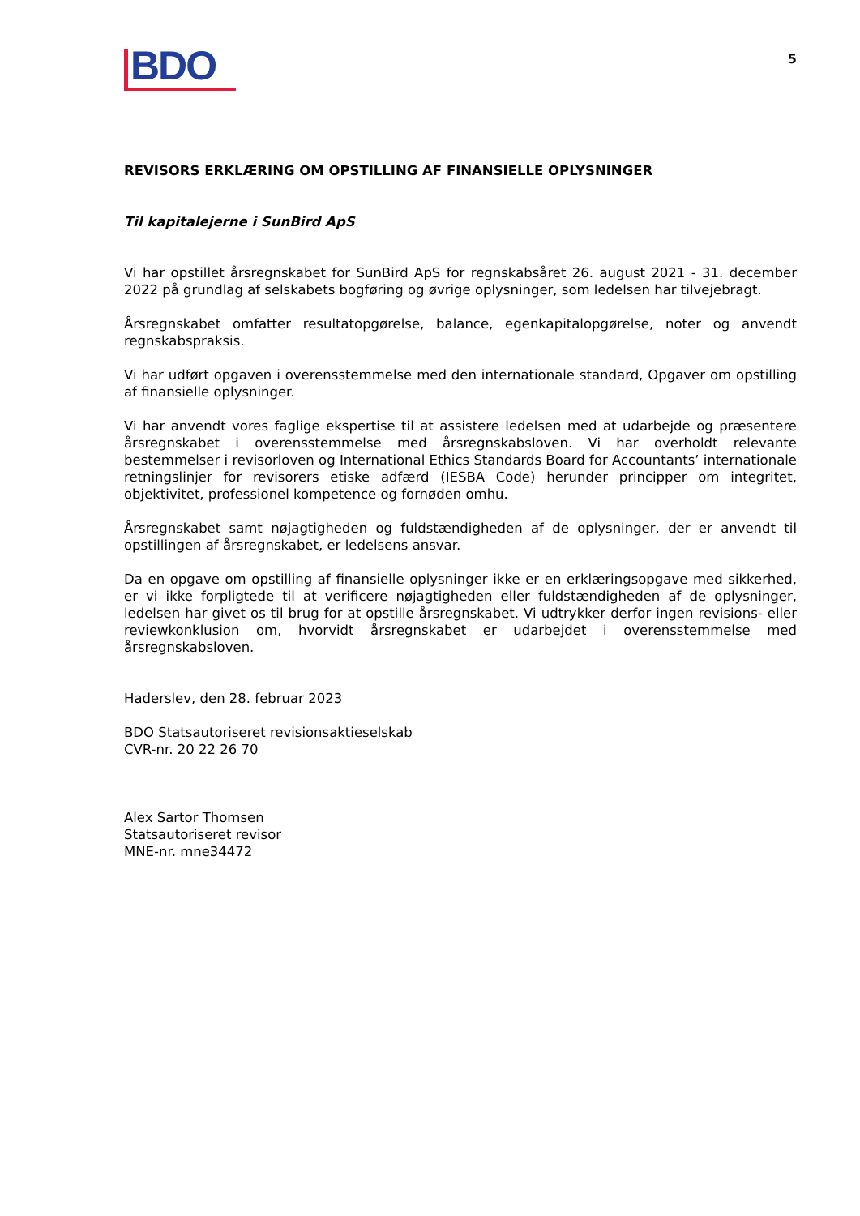BDO
5
REVISORS ERKLÆRING OM OPSTILLING AF FINANSIELLE OPLYSNINGER
Til kapitalejerne i SunBird ApS
Vi har opstillet årsregnskabet for SunBird ApS for regnskabsåret 26. august 2021 - 31. december 2022 på grundlag af selskabets bogføring og øvrige oplysninger, som ledelsen har tilvejebragt.
Årsregnskabet omfatter resultatopgørelse, balance, egenkapitalopgørelse, noter og anvendt regnskabspraksis.
Vi har udført opgaven i overensstemmelse med den internationale standard, Opgaver om opstilling af finansielle oplysninger.
Vi har anvendt vores faglige ekspertise til at assistere ledelsen med at udarbejde og præsentere årsregnskabet i overensstemmelse med årsregnskabsloven. Vi har overholdt relevante bestemmelser i revisorloven og International Ethics Standards Board for Accountants’ internationale retningslinjer for revisorers etiske adfærd (IESBA Code) herunder principper om integritet, objektivitet, professionel kompetence og fornøden omhu.
Årsregnskabet samt nøjagtigheden og fuldstændigheden af de oplysninger, der er anvendt til opstillingen af årsregnskabet, er ledelsens ansvar.
Da en opgave om opstilling af finansielle oplysninger ikke er en erklæringsopgave med sikkerhed, er vi ikke forpligtede til at verificere nøjagtigheden eller fuldstændigheden af de oplysninger, ledelsen har givet os til brug for at opstille årsregnskabet. Vi udtrykker derfor ingen revisions- eller reviewkonklusion om, hvorvidt årsregnskabet er udarbejdet i overensstemmelse med årsregnskabsloven.
Haderslev, den 28. februar 2023
BDO Statsautoriseret revisionsaktieselskab
CVR-nr. 20 22 26 70
Alex Sartor Thomsen
Statsautoriseret revisor
MNE-nr. mne34472